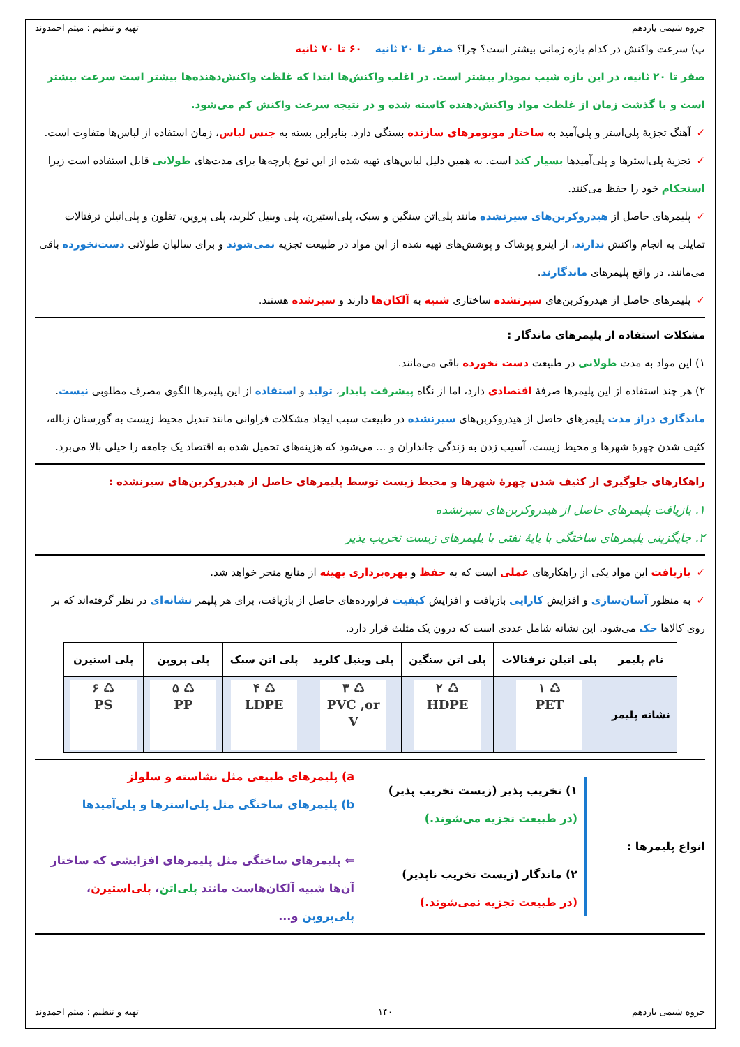جزوه شیمی یازدهم تهیه و تنظیم : میثم احمدوند
پ) سرعت واکنش در کدام بازه زمانی بیشتر است؟ چرا؟ صفر تا ۲۰ ثانیه ۶۰ تا ۷۰ ثانیه
صفر تا ۲۰ ثانیه، در این بازه شیب نمودار بیشتر است. در اغلب واکنش‌ها ابتدا که غلظت واکنش‌دهنده‌ها بیشتر است سرعت بیشتر است و با گذشت زمان از غلظت مواد واکنش‌دهنده کاسته شده و در نتیجه سرعت واکنش کم می‌شود.
✓آهنگ تجزیهٔ پلی‌استر و پلی‌آمید به ساختار مونومرهای سازنده بستگی دارد. بنابراین بسته به جنس لباس، زمان استفاده از لباس‌ها متفاوت است.
✓تجزیهٔ پلی‌استرها و پلی‌آمیدها بسیار کند است. به همین دلیل لباس‌های تهیه شده از این نوع پارچه‌ها برای مدت‌های طولانی قابل استفاده است زیرا استحکام خود را حفظ می‌کنند.
✓پلیمرهای حاصل از هیدروکربن‌های سیرنشده مانند پلی‌اتن سنگین و سبک، پلی‌استیرن، پلی وینیل کلرید، پلی پروپن، تفلون و پلی‌اتیلن ترفتالات تمایلی به انجام واکنش ندارند، از اینرو پوشاک و پوشش‌های تهیه شده از این مواد در طبیعت تجزیه نمی‌شوند و برای سالیان طولانی دست‌نخورده باقی می‌مانند. در واقع پلیمرهای ماندگارند.
✓پلیمرهای حاصل از هیدروکربن‌های سیرنشده ساختاری شبیه به آلکان‌ها دارند و سیرشده هستند.
مشکلات استفاده از پلیمرهای ماندگار :
۱) این مواد به مدت طولانی در طبیعت دست نخورده باقی می‌مانند.
۲) هر چند استفاده از این پلیمرها صرفهٔ اقتصادی دارد، اما از نگاه پیشرفت پایدار، تولید و استفاده از این پلیمرها الگوی مصرف مطلوبی نیست. ماندگاری دراز مدت پلیمرهای حاصل از هیدروکربن‌های سیرنشده در طبیعت سبب ایجاد مشکلات فراوانی مانند تبدیل محیط زیست به گورستان زباله، کثیف شدن چهرهٔ شهرها و محیط زیست، آسیب زدن به زندگی جانداران و ... می‌شود که هزینه‌های تحمیل شده به اقتصاد یک جامعه را خیلی بالا می‌برد.
راهکارهای جلوگیری از کثیف شدن چهرهٔ شهرها و محیط زیست توسط پلیمرهای حاصل از هیدروکربن‌های سیرنشده :
۱. بازیافت پلیمرهای حاصل از هیدروکربن‌های سیرنشده
۲. جایگزینی پلیمرهای ساختگی با پایهٔ نفتی با پلیمرهای زیست تخریب پذیر
✓بازیافت این مواد یکی از راهکارهای عملی است که به حفظ و بهره‌برداری بهینه از منابع منجر خواهد شد.
✓به منظور آسان‌سازی و افزایش کارایی بازیافت و افزایش کیفیت فراورده‌های حاصل از بازیافت، برای هر پلیمر نشانه‌ای در نظر گرفته‌اند که بر روی کالاها حک می‌شود. این نشانه شامل عددی است که درون یک مثلث قرار دارد.
| نام پلیمر | پلی اتیلن ترفتالات | پلی اتن سنگین | پلی وینیل کلرید | پلی اتن سبک | پلی پروپن | پلی استیرن |
| --- | --- | --- | --- | --- | --- | --- |
| نشانه پلیمر | ♺ ۱ PET | ♺ ۲ HDPE | ♺ ۳ PVC ,or V | ♺ ۴ LDPE | ♺ ۵ PP | ♺ ۶ PS |
انواع پلیمرها :
۱) تخریب پذیر (زیست تخریب پذیر)
(در طبیعت تجزیه می‌شوند.)
۲) ماندگار (زیست تخریب ناپذیر)
(در طبیعت تجزیه نمی‌شوند.)
a) پلیمرهای طبیعی مثل نشاسته و سلولز
b) پلیمرهای ساختگی مثل پلی‌استرها و پلی‌آمیدها
⇐ پلیمرهای ساختگی مثل پلیمرهای افزایشی که ساختار آن‌ها شبیه آلکان‌هاست مانند پلی‌اتن، پلی‌استیرن، پلی‌پروپن و...
جزوه شیمی یازدهم ۱۴۰ تهیه و تنظیم : میثم احمدوند